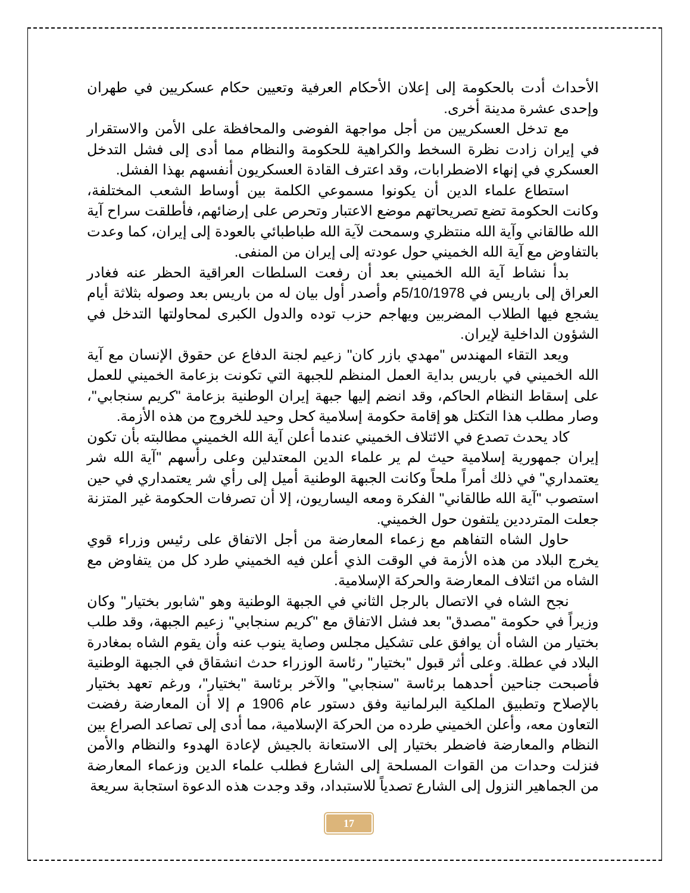الأحداث أدت بالحكومة إلى إعلان الأحكام العرفية وتعيين حكام عسكريين في طهران وإحدى عشرة مدينة أخرى.
مع تدخل العسكريين من أجل مواجهة الفوضى والمحافظة على الأمن والاستقرار في إيران زادت نظرة السخط والكراهية للحكومة والنظام مما أدى إلى فشل التدخل العسكري في إنهاء الاضطرابات، وقد اعترف القادة العسكريون أنفسهم بهذا الفشل.
استطاع علماء الدين أن يكونوا مسموعي الكلمة بين أوساط الشعب المختلفة، وكانت الحكومة تضع تصريحاتهم موضع الاعتبار وتحرص على إرضائهم، فأطلقت سراح آية الله طالقاني وآية الله منتظري وسمحت لآية الله طباطبائي بالعودة إلى إيران، كما وعدت بالتفاوض مع آية الله الخميني حول عودته إلى إيران من المنفى.
بدأ نشاط آية الله الخميني بعد أن رفعت السلطات العراقية الحظر عنه فغادر العراق إلى باريس في 5/10/1978م وأصدر أول بيان له من باريس بعد وصوله بثلاثة أيام يشجع فيها الطلاب المضربين ويهاجم حزب توده والدول الكبرى لمحاولتها التدخل في الشؤون الداخلية لإيران.
ويعد التقاء المهندس "مهدي بازر كان" زعيم لجنة الدفاع عن حقوق الإنسان مع آية الله الخميني في باريس بداية العمل المنظم للجبهة التي تكونت بزعامة الخميني للعمل على إسقاط النظام الحاكم، وقد انضم إليها جبهة إيران الوطنية بزعامة "كريم سنجابي"، وصار مطلب هذا التكتل هو إقامة حكومة إسلامية كحل وحيد للخروج من هذه الأزمة.
كاد يحدث تصدع في الائتلاف الخميني عندما أعلن آية الله الخميني مطالبته بأن تكون إيران جمهورية إسلامية حيث لم ير علماء الدين المعتدلين وعلى رأسهم "آية الله شر يعتمداري" في ذلك أمراً ملحاً وكانت الجبهة الوطنية أميل إلى رأي شر يعتمداري في حين استصوب "آية الله طالقاني" الفكرة ومعه اليساريون، إلا أن تصرفات الحكومة غير المتزنة جعلت المترددين يلتفون حول الخميني.
حاول الشاه التفاهم مع زعماء المعارضة من أجل الاتفاق على رئيس وزراء قوي يخرج البلاد من هذه الأزمة في الوقت الذي أعلن فيه الخميني طرد كل من يتفاوض مع الشاه من ائتلاف المعارضة والحركة الإسلامية.
نجح الشاه في الاتصال بالرجل الثاني في الجبهة الوطنية وهو "شابور بختيار" وكان وزيراً في حكومة "مصدق" بعد فشل الاتفاق مع "كريم سنجابي" زعيم الجبهة، وقد طلب بختيار من الشاه أن يوافق على تشكيل مجلس وصاية ينوب عنه وأن يقوم الشاه بمغادرة البلاد في عطلة. وعلى أثر قبول "بختيار" رئاسة الوزراء حدث انشقاق في الجبهة الوطنية فأصبحت جناحين أحدهما برئاسة "سنجابي" والآخر برئاسة "بختيار"، ورغم تعهد بختيار بالإصلاح وتطبيق الملكية البرلمانية وفق دستور عام 1906 م إلا أن المعارضة رفضت التعاون معه، وأعلن الخميني طرده من الحركة الإسلامية، مما أدى إلى تصاعد الصراع بين النظام والمعارضة فاضطر بختيار إلى الاستعانة بالجيش لإعادة الهدوء والنظام والأمن فنزلت وحدات من القوات المسلحة إلى الشارع فطلب علماء الدين وزعماء المعارضة من الجماهير النزول إلى الشارع تصدياً للاستبداد، وقد وجدت هذه الدعوة استجابة سريعة
17